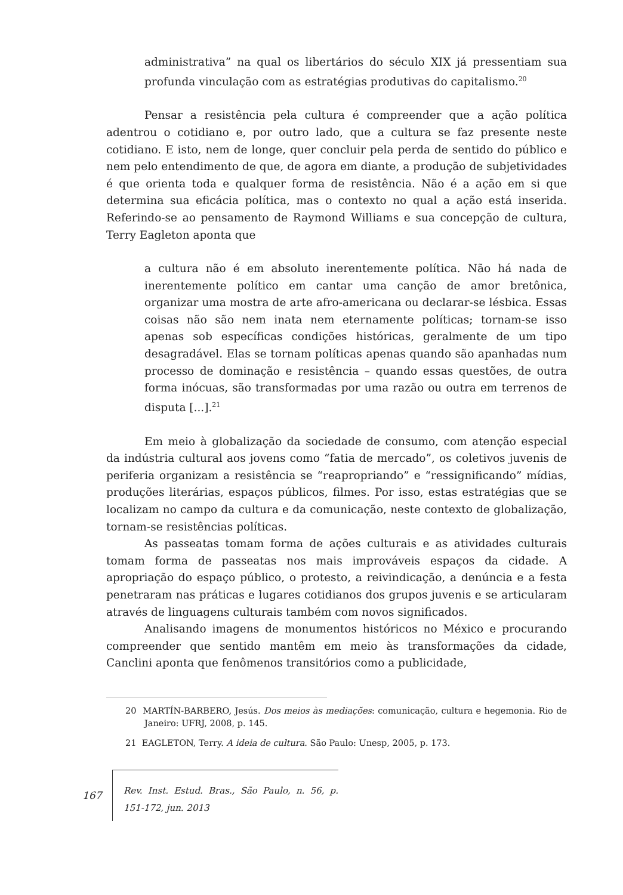administrativa” na qual os libertários do século XIX já pressentiam sua profunda vinculação com as estratégias produtivas do capitalismo.<sup>20</sup>
Pensar a resistência pela cultura é compreender que a ação política adentrou o cotidiano e, por outro lado, que a cultura se faz presente neste cotidiano. E isto, nem de longe, quer concluir pela perda de sentido do público e nem pelo entendimento de que, de agora em diante, a produção de subjetividades é que orienta toda e qualquer forma de resistência. Não é a ação em si que determina sua eficácia política, mas o contexto no qual a ação está inserida. Referindo-se ao pensamento de Raymond Williams e sua concepção de cultura, Terry Eagleton aponta que
a cultura não é em absoluto inerentemente política. Não há nada de inerentemente político em cantar uma canção de amor bretônica, organizar uma mostra de arte afro-americana ou declarar-se lésbica. Essas coisas não são nem inata nem eternamente políticas; tornam-se isso apenas sob específicas condições históricas, geralmente de um tipo desagradável. Elas se tornam políticas apenas quando são apanhadas num processo de dominação e resistência – quando essas questões, de outra forma inócuas, são transformadas por uma razão ou outra em terrenos de disputa [...].<sup>21</sup>
Em meio à globalização da sociedade de consumo, com atenção especial da indústria cultural aos jovens como “fatia de mercado”, os coletivos juvenis de periferia organizam a resistência se “reapropriando” e “ressignificando” mídias, produções literárias, espaços públicos, filmes. Por isso, estas estratégias que se localizam no campo da cultura e da comunicação, neste contexto de globalização, tornam-se resistências políticas.
As passeatas tomam forma de ações culturais e as atividades culturais tomam forma de passeatas nos mais improváveis espaços da cidade. A apropriação do espaço público, o protesto, a reivindicação, a denúncia e a festa penetraram nas práticas e lugares cotidianos dos grupos juvenis e se articularam através de linguagens culturais também com novos significados.
Analisando imagens de monumentos históricos no México e procurando compreender que sentido mantêm em meio às transformações da cidade, Canclini aponta que fenômenos transitórios como a publicidade,
20 MARTÍN-BARBERO, Jesús. Dos meios às mediações: comunicação, cultura e hegemonia. Rio de Janeiro: UFRJ, 2008, p. 145.
21 EAGLETON, Terry. A ideia de cultura. São Paulo: Unesp, 2005, p. 173.
167 Rev. Inst. Estud. Bras., São Paulo, n. 56, p. 151-172, jun. 2013